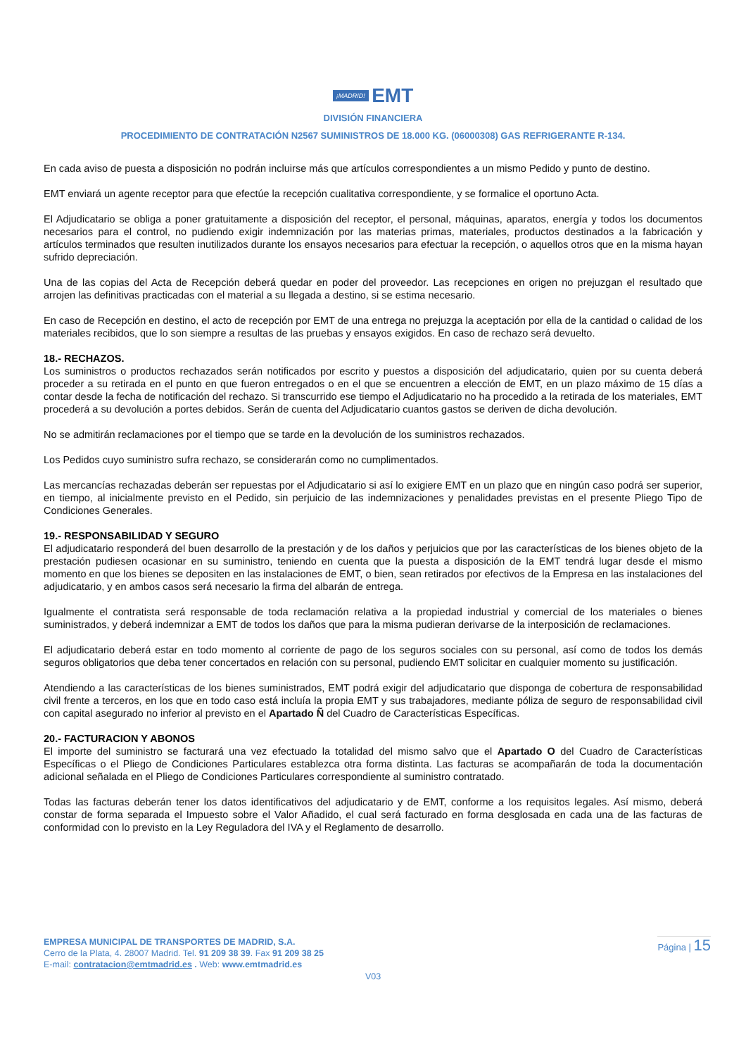¡MADRID! EMT
DIVISIÓN FINANCIERA
PROCEDIMIENTO DE CONTRATACIÓN N2567 SUMINISTROS DE 18.000 KG. (06000308) GAS REFRIGERANTE R-134.
En cada aviso de puesta a disposición no podrán incluirse más que artículos correspondientes a un mismo Pedido y punto de destino.
EMT enviará un agente receptor para que efectúe la recepción cualitativa correspondiente, y se formalice el oportuno Acta.
El Adjudicatario se obliga a poner gratuitamente a disposición del receptor, el personal, máquinas, aparatos, energía y todos los documentos necesarios para el control, no pudiendo exigir indemnización por las materias primas, materiales, productos destinados a la fabricación y artículos terminados que resulten inutilizados durante los ensayos necesarios para efectuar la recepción, o aquellos otros que en la misma hayan sufrido depreciación.
Una de las copias del Acta de Recepción deberá quedar en poder del proveedor. Las recepciones en origen no prejuzgan el resultado que arrojen las definitivas practicadas con el material a su llegada a destino, si se estima necesario.
En caso de Recepción en destino, el acto de recepción por EMT de una entrega no prejuzga la aceptación por ella de la cantidad o calidad de los materiales recibidos, que lo son siempre a resultas de las pruebas y ensayos exigidos. En caso de rechazo será devuelto.
18.- RECHAZOS.
Los suministros o productos rechazados serán notificados por escrito y puestos a disposición del adjudicatario, quien por su cuenta deberá proceder a su retirada en el punto en que fueron entregados o en el que se encuentren a elección de EMT, en un plazo máximo de 15 días a contar desde la fecha de notificación del rechazo. Si transcurrido ese tiempo el Adjudicatario no ha procedido a la retirada de los materiales, EMT procederá a su devolución a portes debidos. Serán de cuenta del Adjudicatario cuantos gastos se deriven de dicha devolución.
No se admitirán reclamaciones por el tiempo que se tarde en la devolución de los suministros rechazados.
Los Pedidos cuyo suministro sufra rechazo, se considerarán como no cumplimentados.
Las mercancías rechazadas deberán ser repuestas por el Adjudicatario si así lo exigiere EMT en un plazo que en ningún caso podrá ser superior, en tiempo, al inicialmente previsto en el Pedido, sin perjuicio de las indemnizaciones y penalidades previstas en el presente Pliego Tipo de Condiciones Generales.
19.- RESPONSABILIDAD Y SEGURO
El adjudicatario responderá del buen desarrollo de la prestación y de los daños y perjuicios que por las características de los bienes objeto de la prestación pudiesen ocasionar en su suministro, teniendo en cuenta que la puesta a disposición de la EMT tendrá lugar desde el mismo momento en que los bienes se depositen en las instalaciones de EMT, o bien, sean retirados por efectivos de la Empresa en las instalaciones del adjudicatario, y en ambos casos será necesario la firma del albarán de entrega.
Igualmente el contratista será responsable de toda reclamación relativa a la propiedad industrial y comercial de los materiales o bienes suministrados, y deberá indemnizar a EMT de todos los daños que para la misma pudieran derivarse de la interposición de reclamaciones.
El adjudicatario deberá estar en todo momento al corriente de pago de los seguros sociales con su personal, así como de todos los demás seguros obligatorios que deba tener concertados en relación con su personal, pudiendo EMT solicitar en cualquier momento su justificación.
Atendiendo a las características de los bienes suministrados, EMT podrá exigir del adjudicatario que disponga de cobertura de responsabilidad civil frente a terceros, en los que en todo caso está incluía la propia EMT y sus trabajadores, mediante póliza de seguro de responsabilidad civil con capital asegurado no inferior al previsto en el Apartado Ñ del Cuadro de Características Específicas.
20.- FACTURACION Y ABONOS
El importe del suministro se facturará una vez efectuado la totalidad del mismo salvo que el Apartado O del Cuadro de Características Específicas o el Pliego de Condiciones Particulares establezca otra forma distinta. Las facturas se acompañarán de toda la documentación adicional señalada en el Pliego de Condiciones Particulares correspondiente al suministro contratado.
Todas las facturas deberán tener los datos identificativos del adjudicatario y de EMT, conforme a los requisitos legales. Así mismo, deberá constar de forma separada el Impuesto sobre el Valor Añadido, el cual será facturado en forma desglosada en cada una de las facturas de conformidad con lo previsto en la Ley Reguladora del IVA y el Reglamento de desarrollo.
EMPRESA MUNICIPAL DE TRANSPORTES DE MADRID, S.A.
Cerro de la Plata, 4. 28007 Madrid. Tel. 91 209 38 39. Fax 91 209 38 25
E-mail: contratacion@emtmadrid.es . Web: www.emtmadrid.es
Página | 15
V03